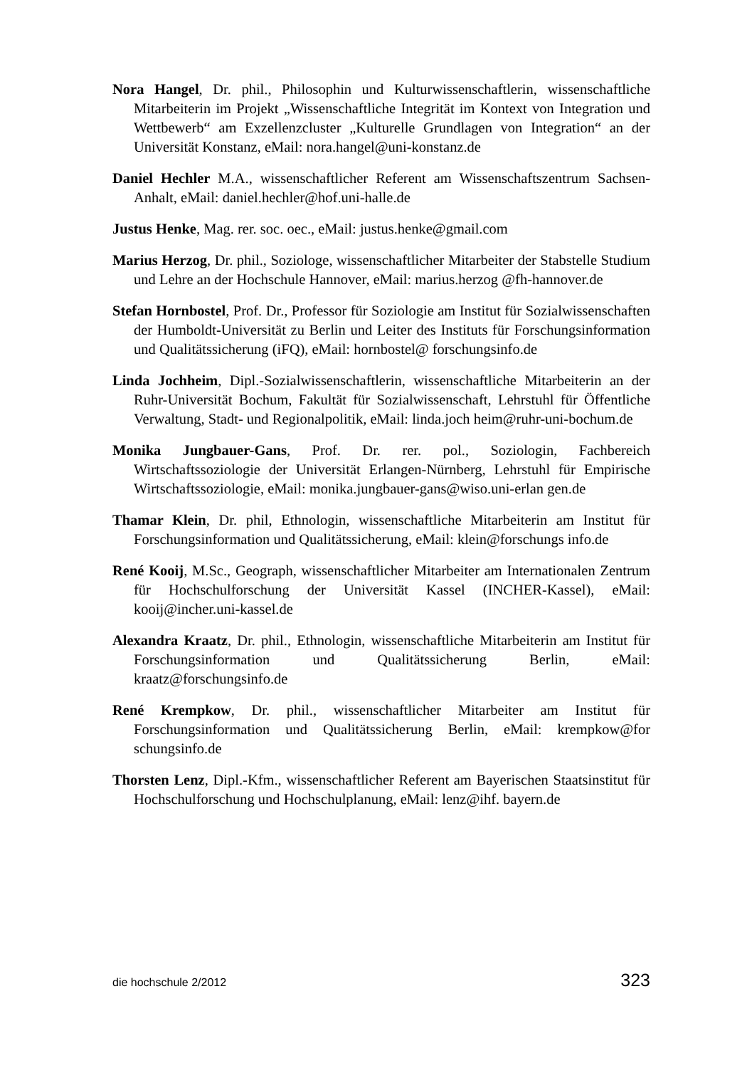Nora Hangel, Dr. phil., Philosophin und Kulturwissenschaftlerin, wissenschaftliche Mitarbeiterin im Projekt „Wissenschaftliche Integrität im Kontext von Integration und Wettbewerb“ am Exzellenzcluster „Kulturelle Grundlagen von Integration“ an der Universität Konstanz, eMail: nora.hangel@uni-konstanz.de
Daniel Hechler M.A., wissenschaftlicher Referent am Wissenschaftszentrum Sachsen-Anhalt, eMail: daniel.hechler@hof.uni-halle.de
Justus Henke, Mag. rer. soc. oec., eMail: justus.henke@gmail.com
Marius Herzog, Dr. phil., Soziologe, wissenschaftlicher Mitarbeiter der Stabstelle Studium und Lehre an der Hochschule Hannover, eMail: marius.herzog @fh-hannover.de
Stefan Hornbostel, Prof. Dr., Professor für Soziologie am Institut für Sozialwissenschaften der Humboldt-Universität zu Berlin und Leiter des Instituts für Forschungsinformation und Qualitätssicherung (iFQ), eMail: hornbostel@ forschungsinfo.de
Linda Jochheim, Dipl.-Sozialwissenschaftlerin, wissenschaftliche Mitarbeiterin an der Ruhr-Universität Bochum, Fakultät für Sozialwissenschaft, Lehrstuhl für Öffentliche Verwaltung, Stadt- und Regionalpolitik, eMail: linda.joch heim@ruhr-uni-bochum.de
Monika Jungbauer-Gans, Prof. Dr. rer. pol., Soziologin, Fachbereich Wirtschaftssoziologie der Universität Erlangen-Nürnberg, Lehrstuhl für Empirische Wirtschaftssoziologie, eMail: monika.jungbauer-gans@wiso.uni-erlan gen.de
Thamar Klein, Dr. phil, Ethnologin, wissenschaftliche Mitarbeiterin am Institut für Forschungsinformation und Qualitätssicherung, eMail: klein@forschungs info.de
René Kooij, M.Sc., Geograph, wissenschaftlicher Mitarbeiter am Internationalen Zentrum für Hochschulforschung der Universität Kassel (INCHER-Kassel), eMail: kooij@incher.uni-kassel.de
Alexandra Kraatz, Dr. phil., Ethnologin, wissenschaftliche Mitarbeiterin am Institut für Forschungsinformation und Qualitätssicherung Berlin, eMail: kraatz@forschungsinfo.de
René Krempkow, Dr. phil., wissenschaftlicher Mitarbeiter am Institut für Forschungsinformation und Qualitätssicherung Berlin, eMail: krempkow@for schungsinfo.de
Thorsten Lenz, Dipl.-Kfm., wissenschaftlicher Referent am Bayerischen Staatsinstitut für Hochschulforschung und Hochschulplanung, eMail: lenz@ihf. bayern.de
die hochschule 2/2012 323